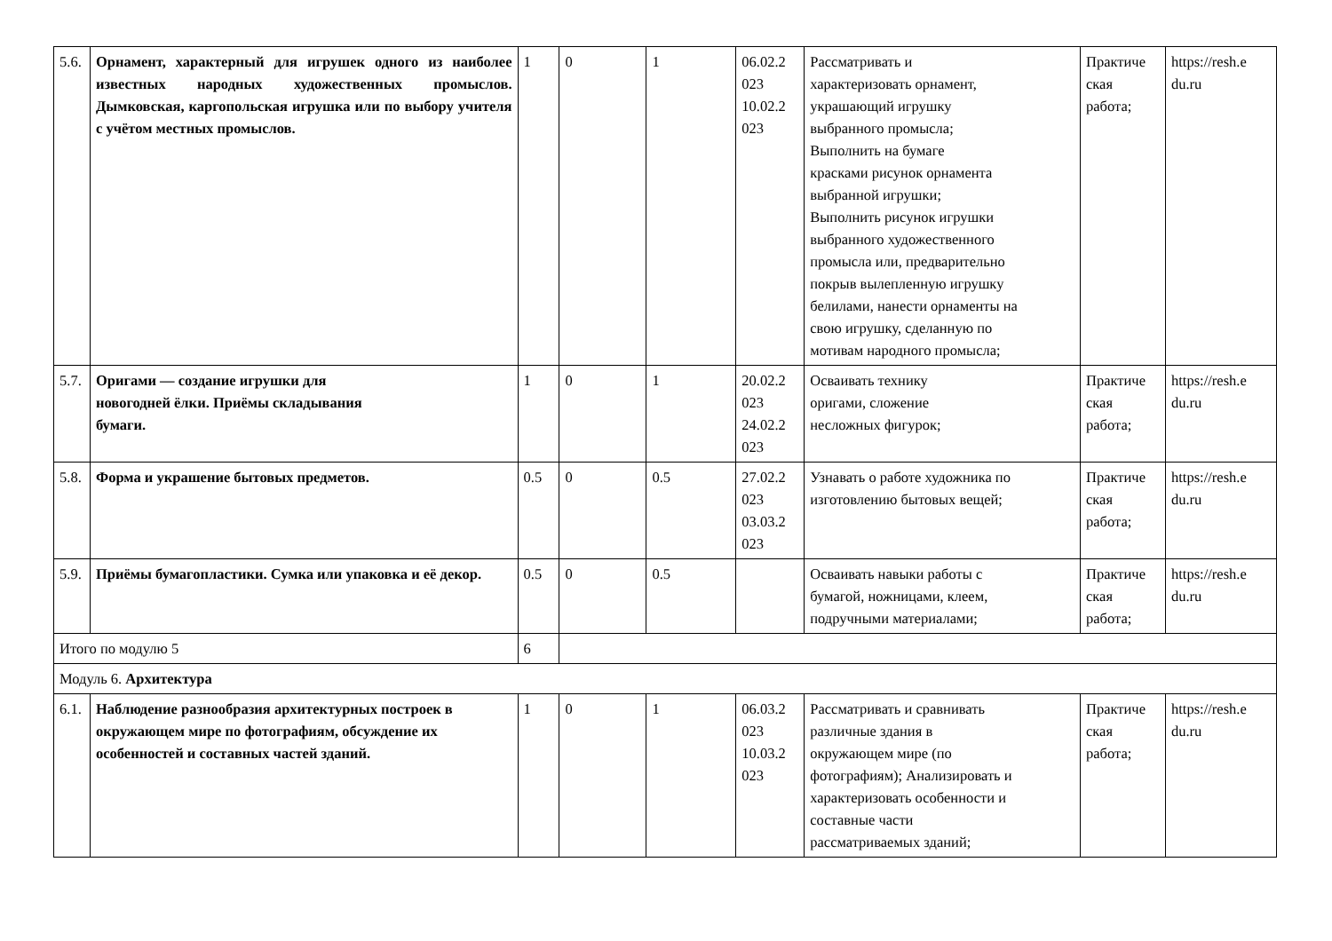| 5.6. | Орнамент, характерный для игрушек одного из наиболее известных народных художественных промыслов. Дымковская, каргопольская игрушка или по выбору учителя с учётом местных промыслов. | 1 | 0 | 1 | 06.02.2 023 10.02.2 023 | Рассматривать и характеризовать орнамент, украшающий игрушку выбранного промысла; Выполнить на бумаге красками рисунок орнамента выбранной игрушки; Выполнить рисунок игрушки выбранного художественного промысла или, предварительно покрыв вылепленную игрушку белилами, нанести орнаменты на свою игрушку, сделанную по мотивам народного промысла; | Практиче ская работа; | https://resh.e du.ru |
| 5.7. | Оригами — создание игрушки для новогодней ёлки. Приёмы складывания бумаги. | 1 | 0 | 1 | 20.02.2 023 24.02.2 023 | Осваивать технику оригами, сложение несложных фигурок; | Практиче ская работа; | https://resh.e du.ru |
| 5.8. | Форма и украшение бытовых предметов. | 0.5 | 0 | 0.5 | 27.02.2 023 03.03.2 023 | Узнавать о работе художника по изготовлению бытовых вещей; | Практиче ская работа; | https://resh.e du.ru |
| 5.9. | Приёмы бумагопластики. Сумка или упаковка и её декор. | 0.5 | 0 | 0.5 | | Осваивать навыки работы с бумагой, ножницами, клеем, подручными материалами; | Практиче ская работа; | https://resh.e du.ru |
| Итого по модулю 5 | | 6 | | | | | | |
| Модуль 6. Архитектура | | | | | | | | |
| 6.1. | Наблюдение разнообразия архитектурных построек в окружающем мире по фотографиям, обсуждение их особенностей и составных частей зданий. | 1 | 0 | 1 | 06.03.2 023 10.03.2 023 | Рассматривать и сравнивать различные здания в окружающем мире (по фотографиям); Анализировать и характеризовать особенности и составные части рассматриваемых зданий; | Практиче ская работа; | https://resh.e du.ru |